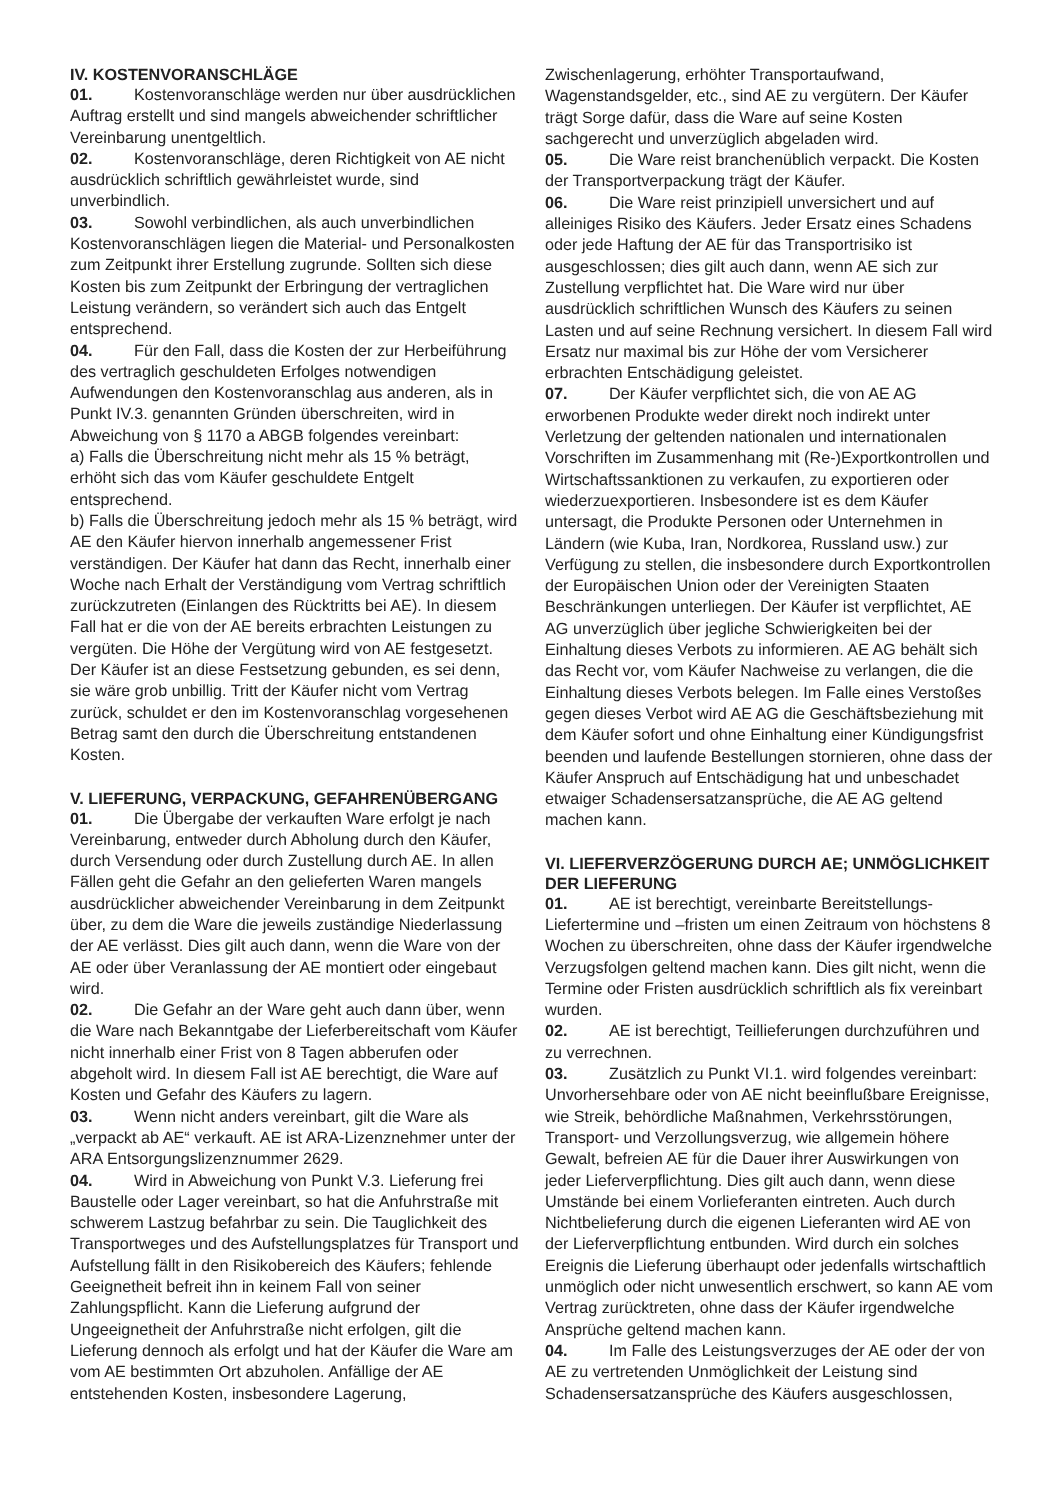IV. KOSTENVORANSCHLÄGE
01. Kostenvoranschläge werden nur über ausdrücklichen Auftrag erstellt und sind mangels abweichender schriftlicher Vereinbarung unentgeltlich.
02. Kostenvoranschläge, deren Richtigkeit von AE nicht ausdrücklich schriftlich gewährleistet wurde, sind unverbindlich.
03. Sowohl verbindlichen, als auch unverbindlichen Kostenvoranschlägen liegen die Material- und Personalkosten zum Zeitpunkt ihrer Erstellung zugrunde. Sollten sich diese Kosten bis zum Zeitpunkt der Erbringung der vertraglichen Leistung verändern, so verändert sich auch das Entgelt entsprechend.
04. Für den Fall, dass die Kosten der zur Herbeiführung des vertraglich geschuldeten Erfolges notwendigen Aufwendungen den Kostenvoranschlag aus anderen, als in Punkt IV.3. genannten Gründen überschreiten, wird in Abweichung von § 1170 a ABGB folgendes vereinbart:
a) Falls die Überschreitung nicht mehr als 15 % beträgt, erhöht sich das vom Käufer geschuldete Entgelt entsprechend.
b) Falls die Überschreitung jedoch mehr als 15 % beträgt, wird AE den Käufer hiervon innerhalb angemessener Frist verständigen. Der Käufer hat dann das Recht, innerhalb einer Woche nach Erhalt der Verständigung vom Vertrag schriftlich zurückzutreten (Einlangen des Rücktritts bei AE). In diesem Fall hat er die von der AE bereits erbrachten Leistungen zu vergüten. Die Höhe der Vergütung wird von AE festgesetzt. Der Käufer ist an diese Festsetzung gebunden, es sei denn, sie wäre grob unbillig. Tritt der Käufer nicht vom Vertrag zurück, schuldet er den im Kostenvoranschlag vorgesehenen Betrag samt den durch die Überschreitung entstandenen Kosten.
V. LIEFERUNG, VERPACKUNG, GEFAHRENÜBERGANG
01. Die Übergabe der verkauften Ware erfolgt je nach Vereinbarung, entweder durch Abholung durch den Käufer, durch Versendung oder durch Zustellung durch AE. In allen Fällen geht die Gefahr an den gelieferten Waren mangels ausdrücklicher abweichender Vereinbarung in dem Zeitpunkt über, zu dem die Ware die jeweils zuständige Niederlassung der AE verlässt. Dies gilt auch dann, wenn die Ware von der AE oder über Veranlassung der AE montiert oder eingebaut wird.
02. Die Gefahr an der Ware geht auch dann über, wenn die Ware nach Bekanntgabe der Lieferbereitschaft vom Käufer nicht innerhalb einer Frist von 8 Tagen abberufen oder abgeholt wird. In diesem Fall ist AE berechtigt, die Ware auf Kosten und Gefahr des Käufers zu lagern.
03. Wenn nicht anders vereinbart, gilt die Ware als „verpackt ab AE“ verkauft. AE ist ARA-Lizenznehmer unter der ARA Entsorgungslizenznummer 2629.
04. Wird in Abweichung von Punkt V.3. Lieferung frei Baustelle oder Lager vereinbart, so hat die Anfuhrstraße mit schwerem Lastzug befahrbar zu sein. Die Tauglichkeit des Transportweges und des Aufstellungsplatzes für Transport und Aufstellung fällt in den Risikobereich des Käufers; fehlende Geeignetheit befreit ihn in keinem Fall von seiner Zahlungspflicht. Kann die Lieferung aufgrund der Ungeeignetheit der Anfuhrstraße nicht erfolgen, gilt die Lieferung dennoch als erfolgt und hat der Käufer die Ware am vom AE bestimmten Ort abzuholen. Anfällige der AE entstehenden Kosten, insbesondere Lagerung,
Zwischenlagerung, erhöhter Transportaufwand, Wagenstandsgelder, etc., sind AE zu vergütern. Der Käufer trägt Sorge dafür, dass die Ware auf seine Kosten sachgerecht und unverzüglich abgeladen wird.
05. Die Ware reist branchenüblich verpackt. Die Kosten der Transportverpackung trägt der Käufer.
06. Die Ware reist prinzipiell unversichert und auf alleiniges Risiko des Käufers. Jeder Ersatz eines Schadens oder jede Haftung der AE für das Transportrisiko ist ausgeschlossen; dies gilt auch dann, wenn AE sich zur Zustellung verpflichtet hat. Die Ware wird nur über ausdrücklich schriftlichen Wunsch des Käufers zu seinen Lasten und auf seine Rechnung versichert. In diesem Fall wird Ersatz nur maximal bis zur Höhe der vom Versicherer erbrachten Entschädigung geleistet.
07. Der Käufer verpflichtet sich, die von AE AG erworbenen Produkte weder direkt noch indirekt unter Verletzung der geltenden nationalen und internationalen Vorschriften im Zusammenhang mit (Re-)Exportkontrollen und Wirtschaftssanktionen zu verkaufen, zu exportieren oder wiederzuexportieren. Insbesondere ist es dem Käufer untersagt, die Produkte Personen oder Unternehmen in Ländern (wie Kuba, Iran, Nordkorea, Russland usw.) zur Verfügung zu stellen, die insbesondere durch Exportkontrollen der Europäischen Union oder der Vereinigten Staaten Beschränkungen unterliegen. Der Käufer ist verpflichtet, AE AG unverzüglich über jegliche Schwierigkeiten bei der Einhaltung dieses Verbots zu informieren. AE AG behält sich das Recht vor, vom Käufer Nachweise zu verlangen, die die Einhaltung dieses Verbots belegen. Im Falle eines Verstoßes gegen dieses Verbot wird AE AG die Geschäftsbeziehung mit dem Käufer sofort und ohne Einhaltung einer Kündigungsfrist beenden und laufende Bestellungen stornieren, ohne dass der Käufer Anspruch auf Entschädigung hat und unbeschadet etwaiger Schadensersatzansprüche, die AE AG geltend machen kann.
VI. LIEFERVERZÖGERUNG DURCH AE; UNMÖGLICHKEIT DER LIEFERUNG
01. AE ist berechtigt, vereinbarte Bereitstellungs-Liefertermine und –fristen um einen Zeitraum von höchstens 8 Wochen zu überschreiten, ohne dass der Käufer irgendwelche Verzugsfolgen geltend machen kann. Dies gilt nicht, wenn die Termine oder Fristen ausdrücklich schriftlich als fix vereinbart wurden.
02. AE ist berechtigt, Teillieferungen durchzuführen und zu verrechnen.
03. Zusätzlich zu Punkt VI.1. wird folgendes vereinbart: Unvorhersehbare oder von AE nicht beeinflußbare Ereignisse, wie Streik, behördliche Maßnahmen, Verkehrsstörungen, Transport- und Verzollungsverzug, wie allgemein höhere Gewalt, befreien AE für die Dauer ihrer Auswirkungen von jeder Lieferverpflichtung. Dies gilt auch dann, wenn diese Umstände bei einem Vorlieferanten eintreten. Auch durch Nichtbelieferung durch die eigenen Lieferanten wird AE von der Lieferverpflichtung entbunden. Wird durch ein solches Ereignis die Lieferung überhaupt oder jedenfalls wirtschaftlich unmöglich oder nicht unwesentlich erschwert, so kann AE vom Vertrag zurücktreten, ohne dass der Käufer irgendwelche Ansprüche geltend machen kann.
04. Im Falle des Leistungsverzuges der AE oder der von AE zu vertretenden Unmöglichkeit der Leistung sind Schadensersatzansprüche des Käufers ausgeschlossen,